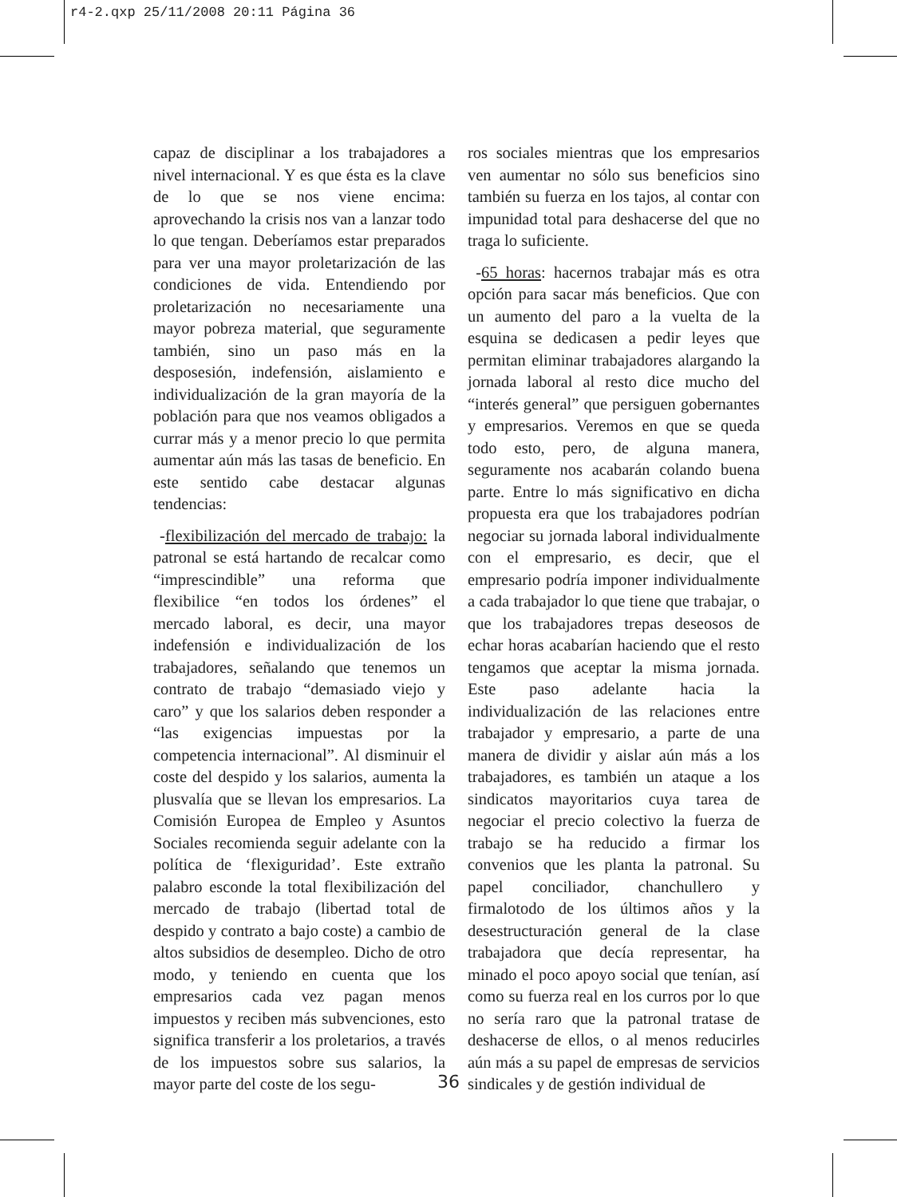r4-2.qxp 25/11/2008 20:11 Página 36
capaz de disciplinar a los trabajadores a nivel internacional. Y es que ésta es la clave de lo que se nos viene encima: aprovechando la crisis nos van a lanzar todo lo que tengan. Deberíamos estar preparados para ver una mayor proletarización de las condiciones de vida. Entendiendo por proletarización no necesariamente una mayor pobreza material, que seguramente también, sino un paso más en la desposesión, indefensión, aislamiento e individualización de la gran mayoría de la población para que nos veamos obligados a currar más y a menor precio lo que permita aumentar aún más las tasas de beneficio. En este sentido cabe destacar algunas tendencias:
-flexibilización del mercado de trabajo: la patronal se está hartando de recalcar como “imprescindible” una reforma que flexibilice “en todos los órdenes” el mercado laboral, es decir, una mayor indefensión e individualización de los trabajadores, señalando que tenemos un contrato de trabajo “demasiado viejo y caro” y que los salarios deben responder a “las exigencias impuestas por la competencia internacional”. Al disminuir el coste del despido y los salarios, aumenta la plusvalía que se llevan los empresarios. La Comisión Europea de Empleo y Asuntos Sociales recomienda seguir adelante con la política de ‘flexiguridad’. Este extraño palabro esconde la total flexibilización del mercado de trabajo (libertad total de despido y contrato a bajo coste) a cambio de altos subsidios de desempleo. Dicho de otro modo, y teniendo en cuenta que los empresarios cada vez pagan menos impuestos y reciben más subvenciones, esto significa transferir a los proletarios, a través de los impuestos sobre sus salarios, la mayor parte del coste de los segu-
ros sociales mientras que los empresarios ven aumentar no sólo sus beneficios sino también su fuerza en los tajos, al contar con impunidad total para deshacerse del que no traga lo suficiente.
-65 horas: hacernos trabajar más es otra opción para sacar más beneficios. Que con un aumento del paro a la vuelta de la esquina se dedicasen a pedir leyes que permitan eliminar trabajadores alargando la jornada laboral al resto dice mucho del “interés general” que persiguen gobernantes y empresarios. Veremos en que se queda todo esto, pero, de alguna manera, seguramente nos acabarán colando buena parte. Entre lo más significativo en dicha propuesta era que los trabajadores podrían negociar su jornada laboral individualmente con el empresario, es decir, que el empresario podría imponer individualmente a cada trabajador lo que tiene que trabajar, o que los trabajadores trepas deseosos de echar horas acabarían haciendo que el resto tengamos que aceptar la misma jornada. Este paso adelante hacia la individualización de las relaciones entre trabajador y empresario, a parte de una manera de dividir y aislar aún más a los trabajadores, es también un ataque a los sindicatos mayoritarios cuya tarea de negociar el precio colectivo la fuerza de trabajo se ha reducido a firmar los convenios que les planta la patronal. Su papel conciliador, chanchullero y firmalotodo de los últimos años y la desestructuración general de la clase trabajadora que decía representar, ha minado el poco apoyo social que tenían, así como su fuerza real en los curros por lo que no sería raro que la patronal tratase de deshacerse de ellos, o al menos reducirles aún más a su papel de empresas de servicios sindicales y de gestión individual de
36